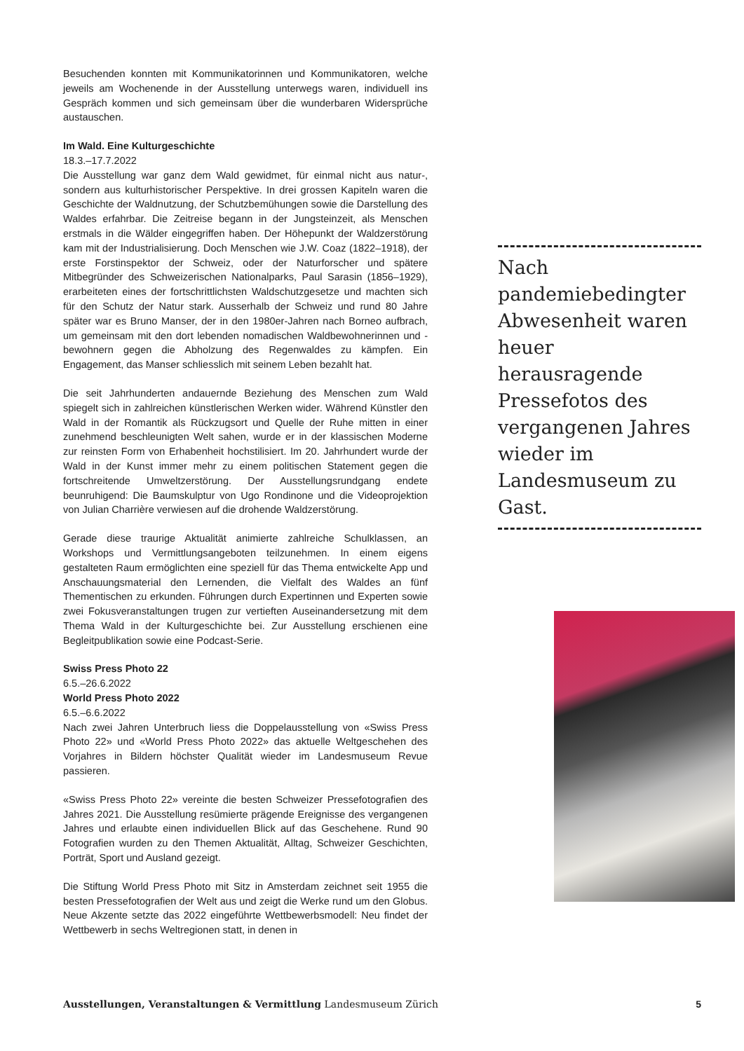Besuchenden konnten mit Kommunikatorinnen und Kommunikatoren, welche jeweils am Wochenende in der Ausstellung unterwegs waren, individuell ins Gespräch kommen und sich gemeinsam über die wunderbaren Widersprüche austauschen.
Im Wald. Eine Kulturgeschichte
18.3.–17.7.2022
Die Ausstellung war ganz dem Wald gewidmet, für einmal nicht aus natur-, sondern aus kulturhistorischer Perspektive. In drei grossen Kapiteln waren die Geschichte der Waldnutzung, der Schutzbemühungen sowie die Darstellung des Waldes erfahrbar. Die Zeitreise begann in der Jungsteinzeit, als Menschen erstmals in die Wälder eingegriffen haben. Der Höhepunkt der Waldzerstörung kam mit der Industrialisierung. Doch Menschen wie J.W. Coaz (1822–1918), der erste Forstinspektor der Schweiz, oder der Naturforscher und spätere Mitbegründer des Schweizerischen Nationalparks, Paul Sarasin (1856–1929), erarbeiteten eines der fortschrittlichsten Waldschutzgesetze und machten sich für den Schutz der Natur stark. Ausserhalb der Schweiz und rund 80 Jahre später war es Bruno Manser, der in den 1980er-Jahren nach Borneo aufbrach, um gemeinsam mit den dort lebenden nomadischen Waldbewohnerinnen und -bewohnern gegen die Abholzung des Regenwaldes zu kämpfen. Ein Engagement, das Manser schliesslich mit seinem Leben bezahlt hat.
Die seit Jahrhunderten andauernde Beziehung des Menschen zum Wald spiegelt sich in zahlreichen künstlerischen Werken wider. Während Künstler den Wald in der Romantik als Rückzugsort und Quelle der Ruhe mitten in einer zunehmend beschleunigten Welt sahen, wurde er in der klassischen Moderne zur reinsten Form von Erhabenheit hochstilisiert. Im 20. Jahrhundert wurde der Wald in der Kunst immer mehr zu einem politischen Statement gegen die fortschreitende Umweltzerstörung. Der Ausstellungsrundgang endete beunruhigend: Die Baumskulptur von Ugo Rondinone und die Videoprojektion von Julian Charrière verwiesen auf die drohende Waldzerstörung.
Gerade diese traurige Aktualität animierte zahlreiche Schulklassen, an Workshops und Vermittlungsangeboten teilzunehmen. In einem eigens gestalteten Raum ermöglichten eine speziell für das Thema entwickelte App und Anschauungsmaterial den Lernenden, die Vielfalt des Waldes an fünf Thementischen zu erkunden. Führungen durch Expertinnen und Experten sowie zwei Fokusveranstaltungen trugen zur vertieften Auseinandersetzung mit dem Thema Wald in der Kulturgeschichte bei. Zur Ausstellung erschienen eine Begleitpublikation sowie eine Podcast-Serie.
Swiss Press Photo 22
6.5.–26.6.2022
World Press Photo 2022
6.5.–6.6.2022
Nach zwei Jahren Unterbruch liess die Doppelausstellung von «Swiss Press Photo 22» und «World Press Photo 2022» das aktuelle Weltgeschehen des Vorjahres in Bildern höchster Qualität wieder im Landesmuseum Revue passieren.
«Swiss Press Photo 22» vereinte die besten Schweizer Pressefotografien des Jahres 2021. Die Ausstellung resümierte prägende Ereignisse des vergangenen Jahres und erlaubte einen individuellen Blick auf das Geschehene. Rund 90 Fotografien wurden zu den Themen Aktualität, Alltag, Schweizer Geschichten, Porträt, Sport und Ausland gezeigt.
Die Stiftung World Press Photo mit Sitz in Amsterdam zeichnet seit 1955 die besten Pressefotografien der Welt aus und zeigt die Werke rund um den Globus. Neue Akzente setzte das 2022 eingeführte Wettbewerbsmodell: Neu findet der Wettbewerb in sechs Weltregionen statt, in denen in
Nach pandemiebedingter Abwesenheit waren heuer herausragende Pressefotos des vergangenen Jahres wieder im Landesmuseum zu Gast.
Ausstellungen, Veranstaltungen & Vermittlung Landesmuseum Zürich 5